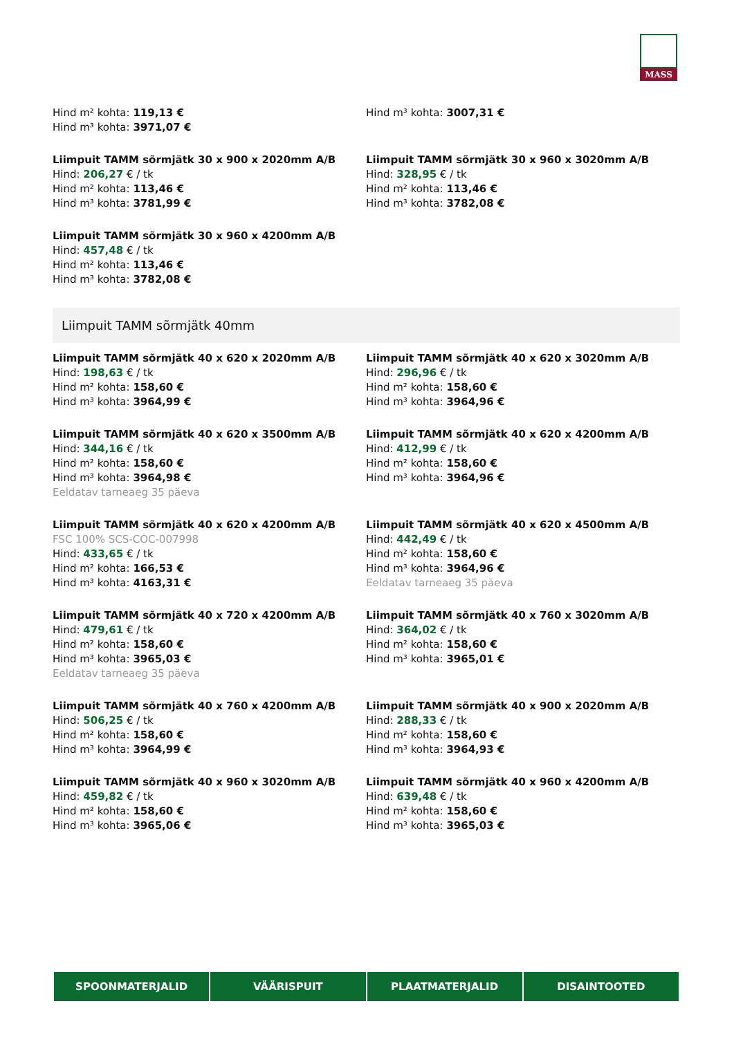MASS
Hind m² kohta: 119,13 €
Hind m³ kohta: 3971,07 €
Hind m³ kohta: 3007,31 €
Liimpuit TAMM sõrmjätk 30 x 900 x 2020mm A/B
Hind: 206,27 € / tk
Hind m² kohta: 113,46 €
Hind m³ kohta: 3781,99 €
Liimpuit TAMM sõrmjätk 30 x 960 x 3020mm A/B
Hind: 328,95 € / tk
Hind m² kohta: 113,46 €
Hind m³ kohta: 3782,08 €
Liimpuit TAMM sõrmjätk 30 x 960 x 4200mm A/B
Hind: 457,48 € / tk
Hind m² kohta: 113,46 €
Hind m³ kohta: 3782,08 €
Liimpuit TAMM sõrmjätk 40mm
Liimpuit TAMM sõrmjätk 40 x 620 x 2020mm A/B
Hind: 198,63 € / tk
Hind m² kohta: 158,60 €
Hind m³ kohta: 3964,99 €
Liimpuit TAMM sõrmjätk 40 x 620 x 3020mm A/B
Hind: 296,96 € / tk
Hind m² kohta: 158,60 €
Hind m³ kohta: 3964,96 €
Liimpuit TAMM sõrmjätk 40 x 620 x 3500mm A/B
Hind: 344,16 € / tk
Hind m² kohta: 158,60 €
Hind m³ kohta: 3964,98 €
Eeldatav tarneaeg 35 päeva
Liimpuit TAMM sõrmjätk 40 x 620 x 4200mm A/B
Hind: 412,99 € / tk
Hind m² kohta: 158,60 €
Hind m³ kohta: 3964,96 €
Liimpuit TAMM sõrmjätk 40 x 620 x 4200mm A/B
FSC 100% SCS-COC-007998
Hind: 433,65 € / tk
Hind m² kohta: 166,53 €
Hind m³ kohta: 4163,31 €
Liimpuit TAMM sõrmjätk 40 x 620 x 4500mm A/B
Hind: 442,49 € / tk
Hind m² kohta: 158,60 €
Hind m³ kohta: 3964,96 €
Eeldatav tarneaeg 35 päeva
Liimpuit TAMM sõrmjätk 40 x 720 x 4200mm A/B
Hind: 479,61 € / tk
Hind m² kohta: 158,60 €
Hind m³ kohta: 3965,03 €
Eeldatav tarneaeg 35 päeva
Liimpuit TAMM sõrmjätk 40 x 760 x 3020mm A/B
Hind: 364,02 € / tk
Hind m² kohta: 158,60 €
Hind m³ kohta: 3965,01 €
Liimpuit TAMM sõrmjätk 40 x 760 x 4200mm A/B
Hind: 506,25 € / tk
Hind m² kohta: 158,60 €
Hind m³ kohta: 3964,99 €
Liimpuit TAMM sõrmjätk 40 x 900 x 2020mm A/B
Hind: 288,33 € / tk
Hind m² kohta: 158,60 €
Hind m³ kohta: 3964,93 €
Liimpuit TAMM sõrmjätk 40 x 960 x 3020mm A/B
Hind: 459,82 € / tk
Hind m² kohta: 158,60 €
Hind m³ kohta: 3965,06 €
Liimpuit TAMM sõrmjätk 40 x 960 x 4200mm A/B
Hind: 639,48 € / tk
Hind m² kohta: 158,60 €
Hind m³ kohta: 3965,03 €
SPOONMATERJALID VÄÄRISPUIT PLAATMATERJALID DISAINTOOTED